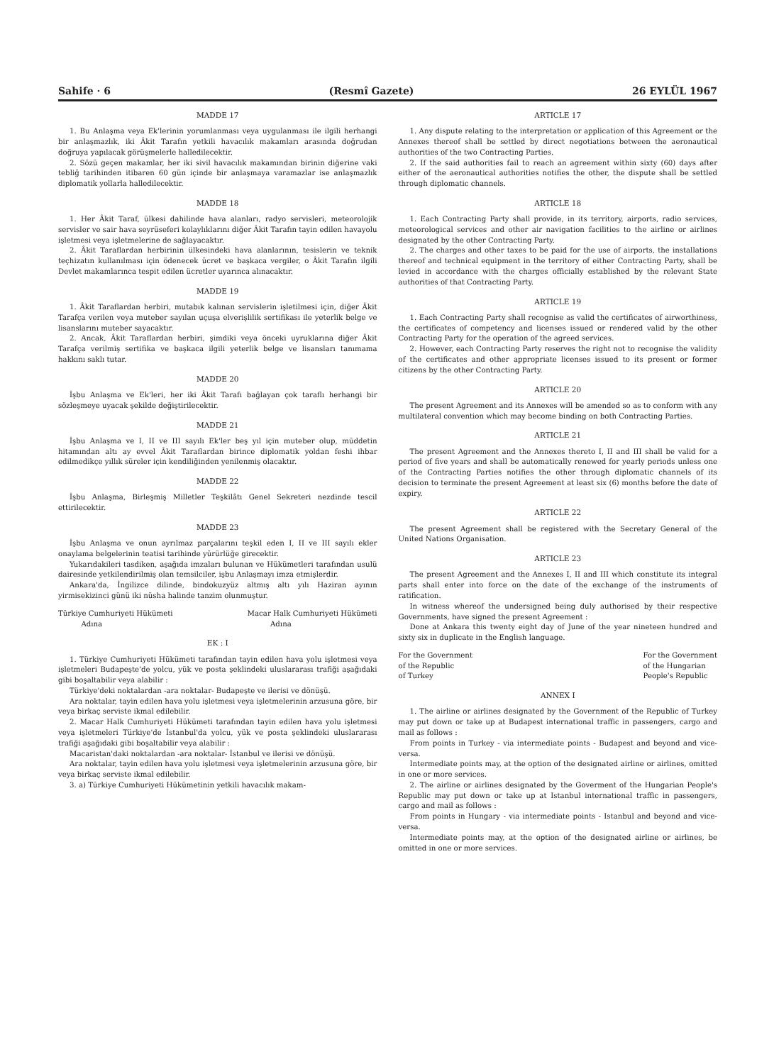Sahife · 6 (Resmî Gazete) 26 EYLÜL 1967
MADDE 17
1. Bu Anlaşma veya Ek'lerinin yorumlanması veya uygulanması ile ilgili herhangi bir anlaşmazlık, iki Âkit Tarafın yetkili havacılık makamları arasında doğrudan doğruya yapılacak görüşmelerle halledilecektir.
2. Sözü geçen makamlar, her iki sivil havacılık makamından birinin diğerine vaki tebliğ tarihinden itibaren 60 gün içinde bir anlaşmaya varamazlar ise anlaşmazlık diplomatik yollarla halledilecektir.
MADDE 18
1. Her Âkit Taraf, ülkesi dahilinde hava alanları, radyo servisleri, meteorolojik servisler ve sair hava seyrüseferi kolaylıklarını diğer Âkit Tarafın tayin edilen havayolu işletmesi veya işletmelerine de sağlayacaktır.
2. Âkit Taraflardan herbirinin ülkesindeki hava alanlarının, tesislerin ve teknik teçhizatın kullanılması için ödenecek ücret ve başkaca vergiler, o Âkit Tarafın ilgili Devlet makamlarınca tespit edilen ücretler uyarınca alınacaktır.
MADDE 19
1. Âkit Taraflardan herbiri, mutabık kalınan servislerin işletilmesi için, diğer Âkit Tarafça verilen veya muteber sayılan uçuşa elverişlilik sertifikası ile yeterlik belge ve lisanslarını muteber sayacaktır.
2. Ancak, Âkit Taraflardan herbiri, şimdiki veya önceki uyruklarına diğer Âkit Tarafça verilmiş sertifika ve başkaca ilgili yeterlik belge ve lisansları tanımama hakkını saklı tutar.
MADDE 20
İşbu Anlaşma ve Ek'leri, her iki Âkit Tarafı bağlayan çok taraflı herhangi bir sözleşmeye uyacak şekilde değiştirilecektir.
MADDE 21
İşbu Anlaşma ve I, II ve III sayılı Ek'ler beş yıl için muteber olup, müddetin hitamından altı ay evvel Âkit Taraflardan birince diplomatik yoldan feshi ihbar edilmedikçe yıllık süreler için kendiliğinden yenilenmiş olacaktır.
MADDE 22
İşbu Anlaşma, Birleşmiş Milletler Teşkilâtı Genel Sekreteri nezdinde tescil ettirilecektir.
MADDE 23
İşbu Anlaşma ve onun ayrılmaz parçalarını teşkil eden I, II ve III sayılı ekler onaylama belgelerinin teatisi tarihinde yürürlüğe girecektir.
Yukarıdakileri tasdiken, aşağıda imzaları bulunan ve Hükümetleri tarafından usulü dairesinde yetkilendirilmiş olan temsilciler, işbu Anlaşmayı imza etmişlerdir.
Ankara'da, İngilizce dilinde, bindokuzyüz altmış altı yılı Haziran ayının yirmisekizinci günü iki nüsha halinde tanzim olunmuştur.
Türkiye Cumhuriyeti Hükümeti
Adına Macar Halk Cumhuriyeti Hükümeti
Adına
EK : I
1. Türkiye Cumhuriyeti Hükümeti tarafından tayin edilen hava yolu işletmesi veya işletmeleri Budapeşte'de yolcu, yük ve posta şeklindeki uluslararası trafiği aşağıdaki gibi boşaltabilir veya alabilir :
Türkiye'deki noktalardan -ara noktalar- Budapeşte ve ilerisi ve dönüşü.
Ara noktalar, tayin edilen hava yolu işletmesi veya işletmelerinin arzusuna göre, bir veya birkaç serviste ikmal edilebilir.
2. Macar Halk Cumhuriyeti Hükümeti tarafından tayin edilen hava yolu işletmesi veya işletmeleri Türkiye'de İstanbul'da yolcu, yük ve posta şeklindeki uluslararası trafiği aşağıdaki gibi boşaltabilir veya alabilir :
Macaristan'daki noktalardan -ara noktalar- İstanbul ve ilerisi ve dönüşü.
Ara noktalar, tayin edilen hava yolu işletmesi veya işletmelerinin arzusuna göre, bir veya birkaç serviste ikmal edilebilir.
3. a) Türkiye Cumhuriyeti Hükümetinin yetkili havacılık makam-
ARTICLE 17
1. Any dispute relating to the interpretation or application of this Agreement or the Annexes thereof shall be settled by direct negotiations between the aeronautical authorities of the two Contracting Parties.
2. If the said authorities fail to reach an agreement within sixty (60) days after either of the aeronautical authorities notifies the other, the dispute shall be settled through diplomatic channels.
ARTICLE 18
1. Each Contracting Party shall provide, in its territory, airports, radio services, meteorological services and other air navigation facilities to the airline or airlines designated by the other Contracting Party.
2. The charges and other taxes to be paid for the use of airports, the installations thereof and technical equipment in the territory of either Contracting Party, shall be levied in accordance with the charges officially established by the relevant State authorities of that Contracting Party.
ARTICLE 19
1. Each Contracting Party shall recognise as valid the certificates of airworthiness, the certificates of competency and licenses issued or rendered valid by the other Contracting Party for the operation of the agreed services.
2. However, each Contracting Party reserves the right not to recognise the validity of the certificates and other appropriate licenses issued to its present or former citizens by the other Contracting Party.
ARTICLE 20
The present Agreement and its Annexes will be amended so as to conform with any multilateral convention which may become binding on both Contracting Parties.
ARTICLE 21
The present Agreement and the Annexes thereto I, II and III shall be valid for a period of five years and shall be automatically renewed for yearly periods unless one of the Contracting Parties notifies the other through diplomatic channels of its decision to terminate the present Agreement at least six (6) months before the date of expiry.
ARTICLE 22
The present Agreement shall be registered with the Secretary General of the United Nations Organisation.
ARTICLE 23
The present Agreement and the Annexes I, II and III which constitute its integral parts shall enter into force on the date of the exchange of the instruments of ratification.
In witness whereof the undersigned being duly authorised by their respective Governments, have signed the present Agreement :
Done at Ankara this twenty eight day of June of the year nineteen hundred and sixty six in duplicate in the English language.
For the Government
of the Republic
of Turkey For the Government
of the Hungarian
People's Republic
ANNEX I
1. The airline or airlines designated by the Government of the Republic of Turkey may put down or take up at Budapest international traffic in passengers, cargo and mail as follows :
From points in Turkey - via intermediate points - Budapest and beyond and vice-versa.
Intermediate points may, at the option of the designated airline or airlines, omitted in one or more services.
2. The airline or airlines designated by the Goverment of the Hungarian People's Republic may put down or take up at Istanbul international traffic in passengers, cargo and mail as follows :
From points in Hungary - via intermediate points - Istanbul and beyond and vice-versa.
Intermediate points may, at the option of the designated airline or airlines, be omitted in one or more services.